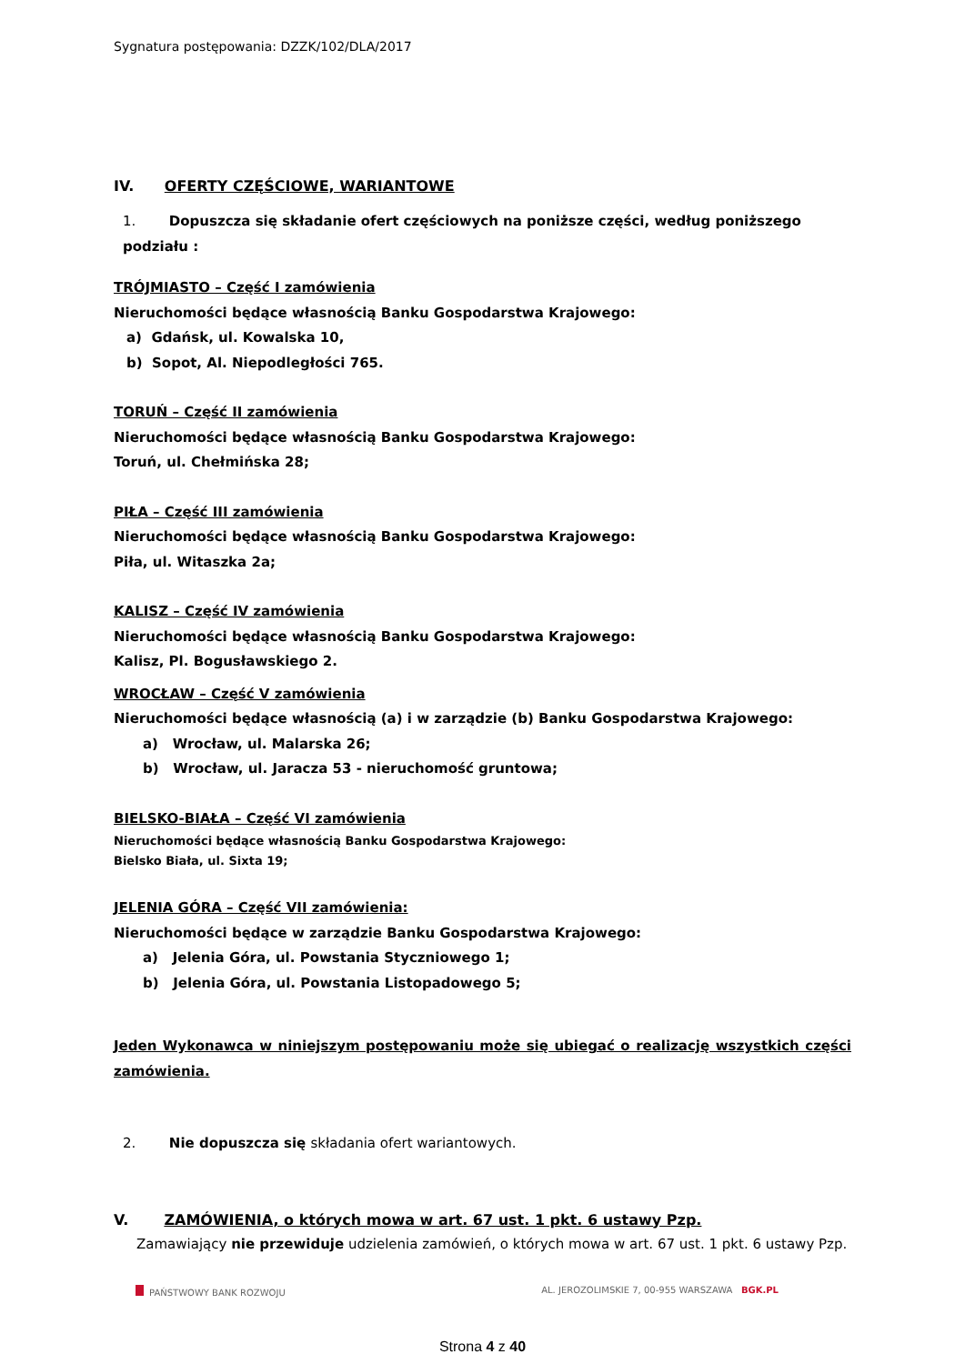Sygnatura postępowania: DZZK/102/DLA/2017
IV. OFERTY CZĘŚCIOWE, WARIANTOWE
1. Dopuszcza się składanie ofert częściowych na poniższe części, według poniższego podziału :
TRÓJMIASTO – Część I zamówienia
Nieruchomości będące własnością Banku Gospodarstwa Krajowego:
a) Gdańsk, ul. Kowalska 10,
b) Sopot, Al. Niepodległości 765.
TORUŃ – Część II zamówienia
Nieruchomości będące własnością Banku Gospodarstwa Krajowego:
Toruń, ul. Chełmińska 28;
PIŁA – Część III zamówienia
Nieruchomości będące własnością Banku Gospodarstwa Krajowego:
Piła, ul. Witaszka 2a;
KALISZ – Część IV zamówienia
Nieruchomości będące własnością Banku Gospodarstwa Krajowego:
Kalisz, Pl. Bogusławskiego 2.
WROCŁAW – Część V zamówienia
Nieruchomości będące własnością (a) i w zarządzie (b) Banku Gospodarstwa Krajowego:
a) Wrocław, ul. Malarska 26;
b) Wrocław, ul. Jaracza 53 - nieruchomość gruntowa;
BIELSKO-BIAŁA – Część VI zamówienia
Nieruchomości będące własnością Banku Gospodarstwa Krajowego:
Bielsko Biała, ul. Sixta 19;
JELENIA GÓRA – Część VII zamówienia:
Nieruchomości będące w zarządzie Banku Gospodarstwa Krajowego:
a) Jelenia Góra, ul. Powstania Styczniowego 1;
b) Jelenia Góra, ul. Powstania Listopadowego 5;
Jeden Wykonawca w niniejszym postępowaniu może się ubiegać o realizację wszystkich części zamówienia.
2. Nie dopuszcza się składania ofert wariantowych.
V. ZAMÓWIENIA, o których mowa w art. 67 ust. 1 pkt. 6 ustawy Pzp.
Zamawiający nie przewiduje udzielenia zamówień, o których mowa w art. 67 ust. 1 pkt. 6 ustawy Pzp.
PAŃSTWOWY BANK ROZWOJU AL. JEROZOLIMSKIE 7, 00-955 WARSZAWA BGK.PL
Strona 4 z 40